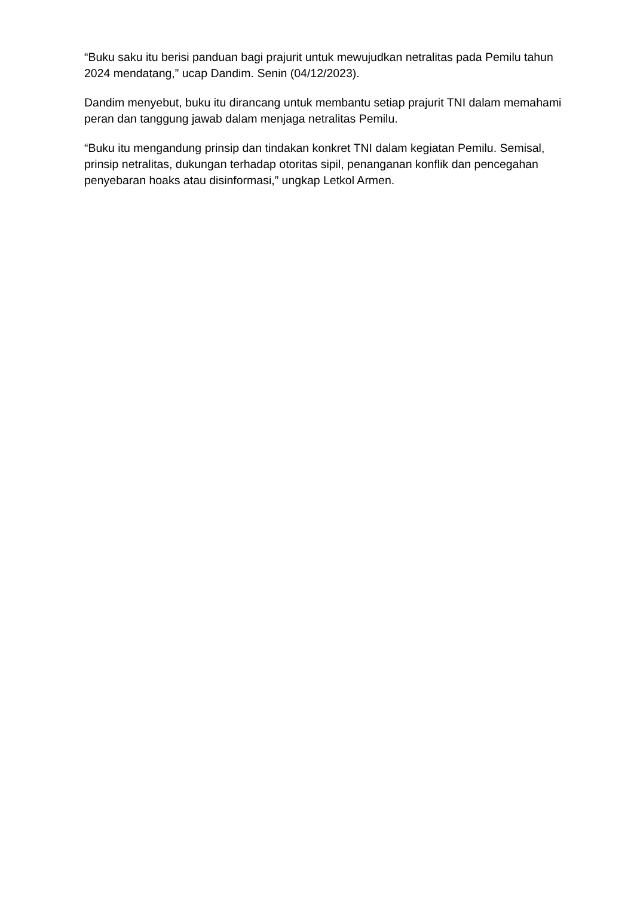“Buku saku itu berisi panduan bagi prajurit untuk mewujudkan netralitas pada Pemilu tahun 2024 mendatang,” ucap Dandim. Senin (04/12/2023).
Dandim menyebut, buku itu dirancang untuk membantu setiap prajurit TNI dalam memahami peran dan tanggung jawab dalam menjaga netralitas Pemilu.
“Buku itu mengandung prinsip dan tindakan konkret TNI dalam kegiatan Pemilu. Semisal, prinsip netralitas, dukungan terhadap otoritas sipil, penanganan konflik dan pencegahan penyebaran hoaks atau disinformasi,” ungkap Letkol Armen.